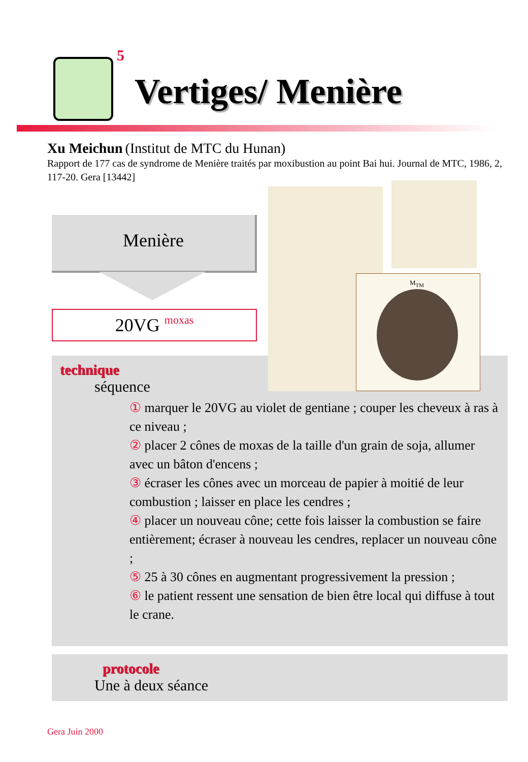5
Vertiges/ Menière
Xu Meichun (Institut de MTC du Hunan)
Rapport de 177 cas de syndrome de Menière traités par moxibustion au point Bai hui. Journal de MTC, 1986, 2, 117-20. Gera [13442]
Menière
20VG moxas
technique
séquence
① marquer le 20VG au violet de gentiane ; couper les cheveux à ras à ce niveau ;
② placer 2 cônes de moxas de la taille d'un grain de soja, allumer avec un bâton d'encens ;
③ écraser les cônes avec un morceau de papier à moitié de leur combustion ; laisser en place les cendres ;
④ placer un nouveau cône; cette fois laisser la combustion se faire entièrement; écraser à nouveau les cendres, replacer un nouveau cône ;
⑤ 25 à 30 cônes en augmentant progressivement la pression ;
⑥ le patient ressent une sensation de bien être local qui diffuse à tout le crane.
M<sub>TM</sub>
protocole
Une à deux séance
Gera Juin 2000